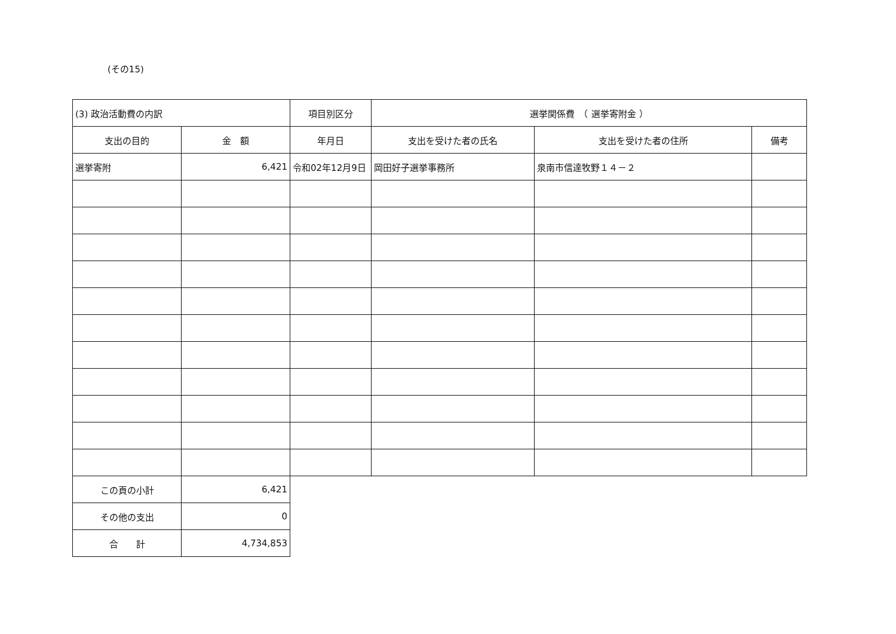(その15)
| (3) 政治活動費の内訳 | | 項目別区分 | 選挙関係費 （ 選挙寄附金 ） | | |
| 支出の目的 | 金 額 | 年月日 | 支出を受けた者の氏名 | 支出を受けた者の住所 | 備考 |
| 選挙寄附 | 6,421 | 令和02年12月9日 | 岡田好子選挙事務所 | 泉南市信達牧野１４－２ | |
| この頁の小計 | 6,421 | | | | |
| その他の支出 | 0 | | | | |
| 合 計 | 4,734,853 | | | | |